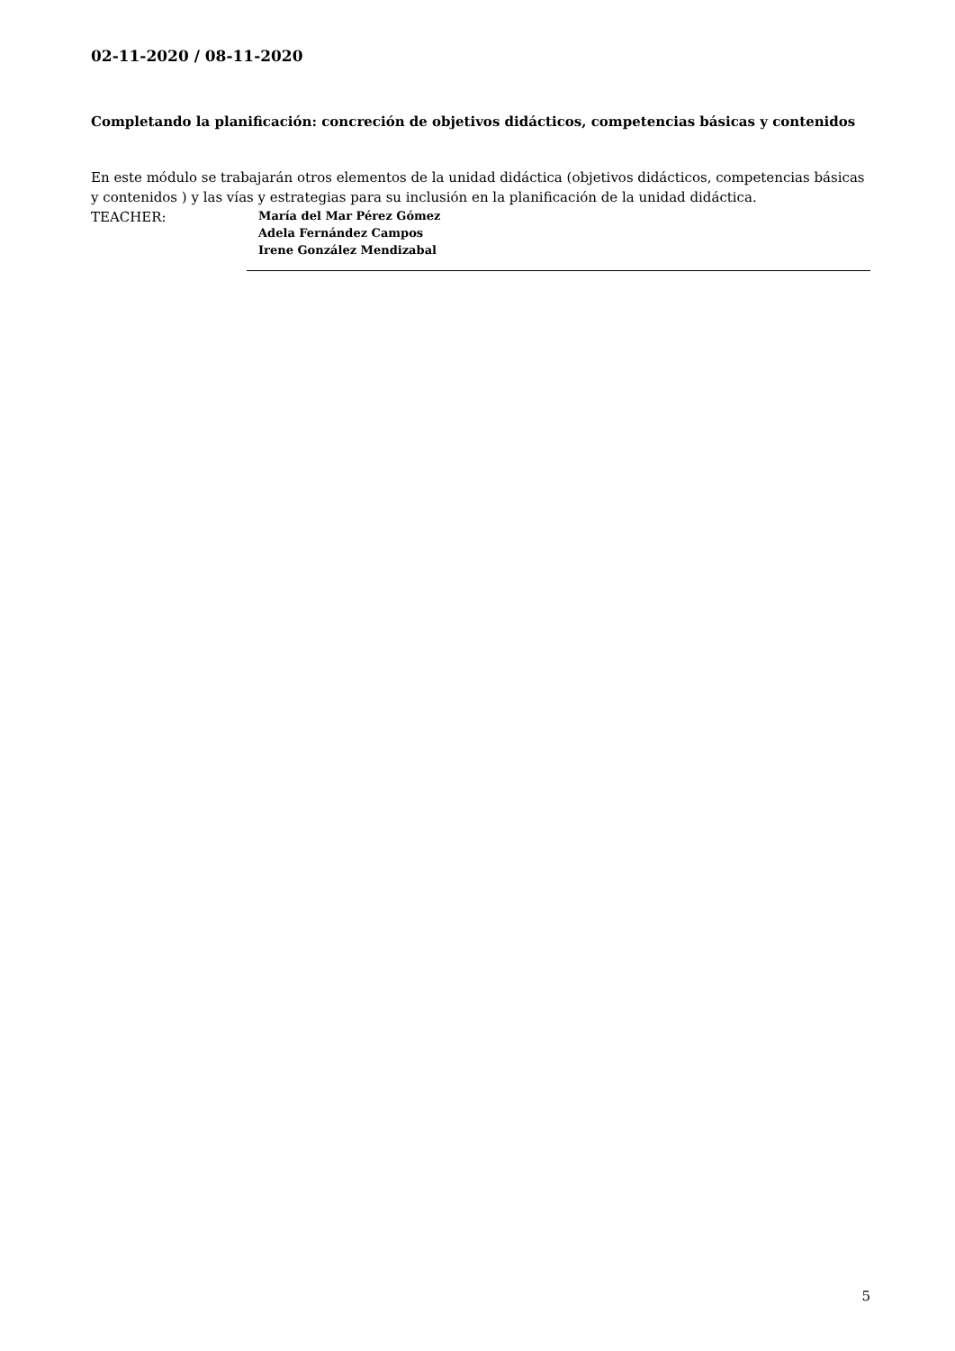02-11-2020 / 08-11-2020
Completando la planificación: concreción de objetivos didácticos, competencias básicas y contenidos
En este módulo se trabajarán otros elementos de la unidad didáctica (objetivos didácticos, competencias básicas y contenidos ) y las vías y estrategias para su inclusión en la planificación de la unidad didáctica.
TEACHER:
María del Mar Pérez Gómez
Adela Fernández Campos
Irene González Mendizabal
5